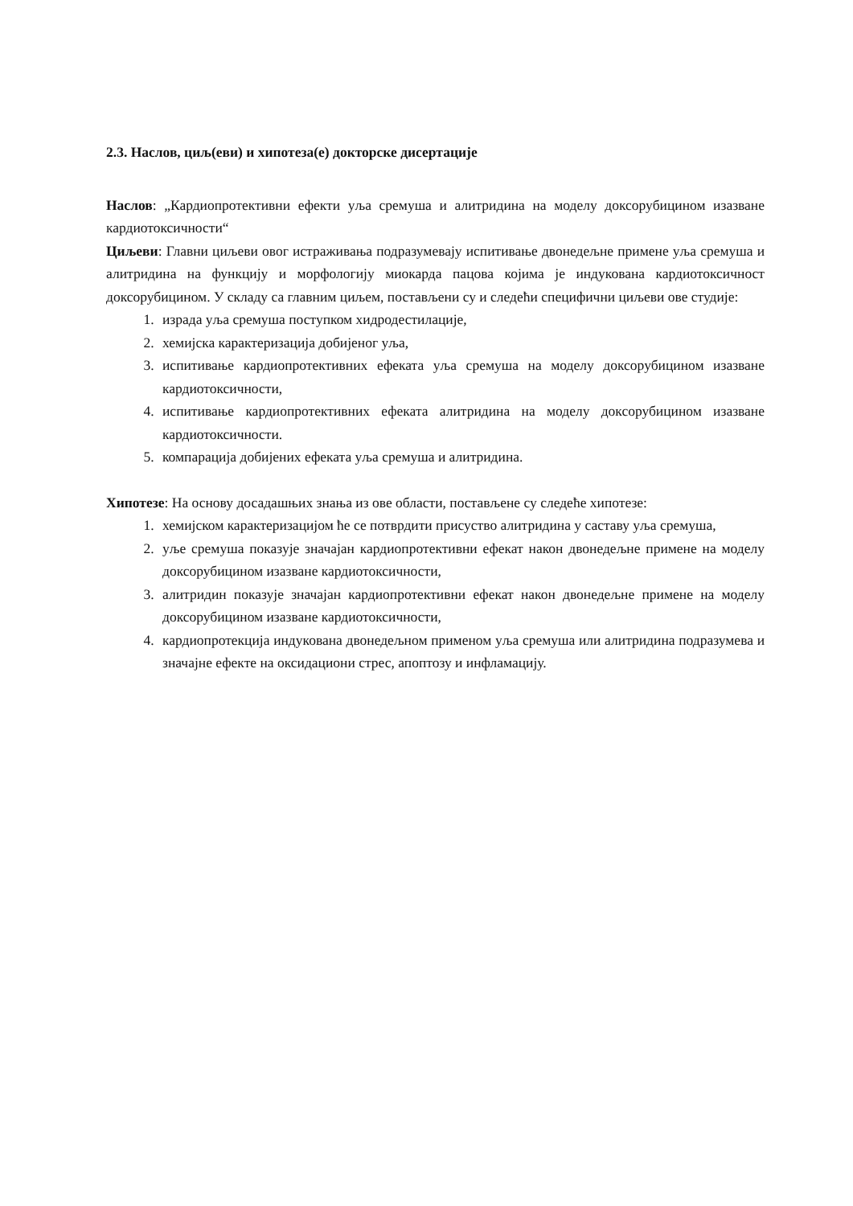2.3. Наслов, циљ(еви) и хипотеза(е) докторске дисертације
Наслов: „Кардиопротективни ефекти уља сремуша и алитридина на моделу доксорубицином изазване кардиотоксичности“
Циљеви: Главни циљеви овог истраживања подразумевају испитивање двонедељне примене уља сремуша и алитридина на функцију и морфологију миокарда пацова којима је индукована кардиотоксичност доксорубицином. У складу са главним циљем, постављени су и следећи специфични циљеви ове студије:
1. израда уља сремуша поступком хидродестилације,
2. хемијска карактеризација добијеног уља,
3. испитивање кардиопротективних ефеката уља сремуша на моделу доксорубицином изазване кардиотоксичности,
4. испитивање кардиопротективних ефеката алитридина на моделу доксорубицином изазване кардиотоксичности.
5. компарација добијених ефеката уља сремуша и алитридина.
Хипотезе: На основу досадашњих знања из ове области, постављене су следеће хипотезе:
1. хемијском карактеризацијом ће се потврдити присуство алитридина у саставу уља сремуша,
2. уље сремуша показује значајан кардиопротективни ефекат након двонедељне примене на моделу доксорубицином изазване кардиотоксичности,
3. алитридин показује значајан кардиопротективни ефекат након двонедељне примене на моделу доксорубицином изазване кардиотоксичности,
4. кардиопротекција индукована двонедељном применом уља сремуша или алитридина подразумева и значајне ефекте на оксидациони стрес, апоптозу и инфламацију.